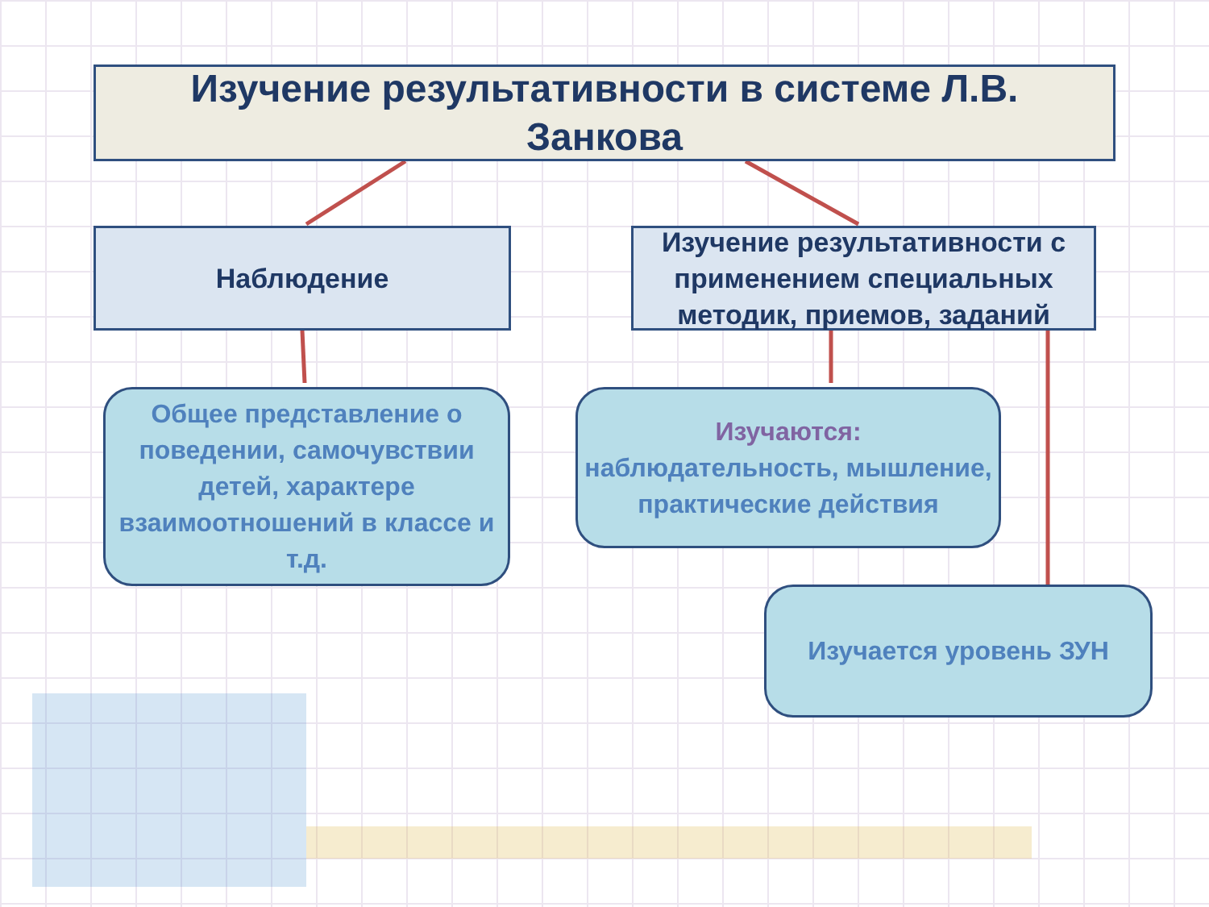Изучение результативности в системе Л.В.
Занкова
Наблюдение
Изучение результативности с применением специальных методик, приемов, заданий
Общее представление о поведении, самочувствии детей, характере взаимоотношений в классе и т.д.
Изучаются:
наблюдательность, мышление, практические действия
Изучается уровень ЗУН